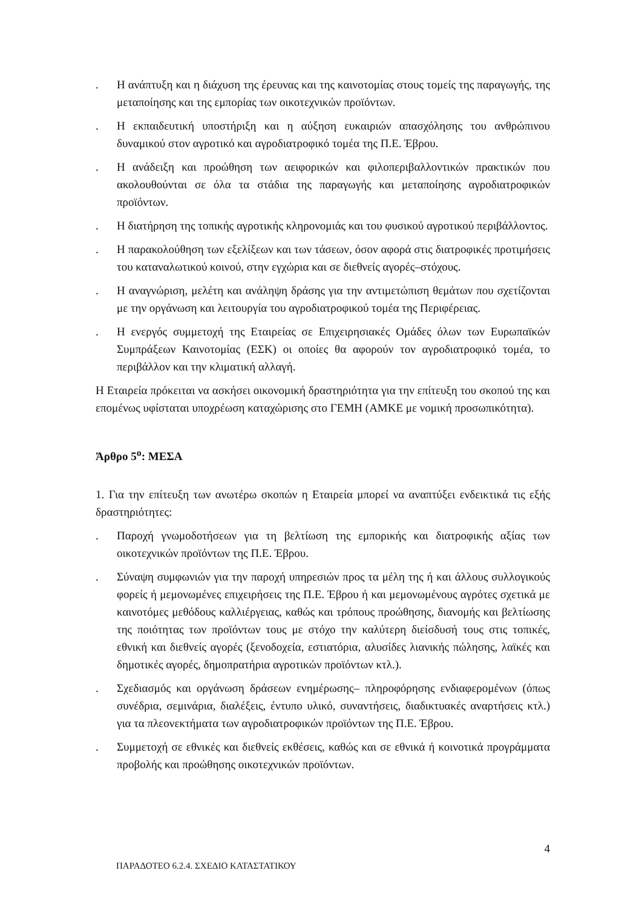. Η ανάπτυξη και η διάχυση της έρευνας και της καινοτομίας στους τομείς της παραγωγής, της μεταποίησης και της εμπορίας των οικοτεχνικών προϊόντων.
. Η εκπαιδευτική υποστήριξη και η αύξηση ευκαιριών απασχόλησης του ανθρώπινου δυναμικού στον αγροτικό και αγροδιατροφικό τομέα της Π.Ε. Έβρου.
. Η ανάδειξη και προώθηση των αειφορικών και φιλοπεριβαλλοντικών πρακτικών που ακολουθούνται σε όλα τα στάδια της παραγωγής και μεταποίησης αγροδιατροφικών προϊόντων.
. Η διατήρηση της τοπικής αγροτικής κληρονομιάς και του φυσικού αγροτικού περιβάλλοντος.
. Η παρακολούθηση των εξελίξεων και των τάσεων, όσον αφορά στις διατροφικές προτιμήσεις του καταναλωτικού κοινού, στην εγχώρια και σε διεθνείς αγορές–στόχους.
. Η αναγνώριση, μελέτη και ανάληψη δράσης για την αντιμετώπιση θεμάτων που σχετίζονται με την οργάνωση και λειτουργία του αγροδιατροφικού τομέα της Περιφέρειας.
. Η ενεργός συμμετοχή της Εταιρείας σε Επιχειρησιακές Ομάδες όλων των Ευρωπαϊκών Συμπράξεων Καινοτομίας (ΕΣΚ) οι οποίες θα αφορούν τον αγροδιατροφικό τομέα, το περιβάλλον και την κλιματική αλλαγή.
Η Εταιρεία πρόκειται να ασκήσει οικονομική δραστηριότητα για την επίτευξη του σκοπού της και επομένως υφίσταται υποχρέωση καταχώρισης στο ΓΕΜΗ (ΑΜΚΕ με νομική προσωπικότητα).
Άρθρο 5<sup>ο</sup>: ΜΕΣΑ
1. Για την επίτευξη των ανωτέρω σκοπών η Εταιρεία μπορεί να αναπτύξει ενδεικτικά τις εξής δραστηριότητες:
. Παροχή γνωμοδοτήσεων για τη βελτίωση της εμπορικής και διατροφικής αξίας των οικοτεχνικών προϊόντων της Π.Ε. Έβρου.
. Σύναψη συμφωνιών για την παροχή υπηρεσιών προς τα μέλη της ή και άλλους συλλογικούς φορείς ή μεμονωμένες επιχειρήσεις της Π.Ε. Έβρου ή και μεμονωμένους αγρότες σχετικά με καινοτόμες μεθόδους καλλιέργειας, καθώς και τρόπους προώθησης, διανομής και βελτίωσης της ποιότητας των προϊόντων τους με στόχο την καλύτερη διείσδυσή τους στις τοπικές, εθνική και διεθνείς αγορές (ξενοδοχεία, εστιατόρια, αλυσίδες λιανικής πώλησης, λαϊκές και δημοτικές αγορές, δημοπρατήρια αγροτικών προϊόντων κτλ.).
. Σχεδιασμός και οργάνωση δράσεων ενημέρωσης– πληροφόρησης ενδιαφερομένων (όπως συνέδρια, σεμινάρια, διαλέξεις, έντυπο υλικό, συναντήσεις, διαδικτυακές αναρτήσεις κτλ.) για τα πλεονεκτήματα των αγροδιατροφικών προϊόντων της Π.Ε. Έβρου.
. Συμμετοχή σε εθνικές και διεθνείς εκθέσεις, καθώς και σε εθνικά ή κοινοτικά προγράμματα προβολής και προώθησης οικοτεχνικών προϊόντων.
4
ΠΑΡΑΔΟΤΕΟ 6.2.4. ΣΧΕΔΙΟ ΚΑΤΑΣΤΑΤΙΚΟΥ